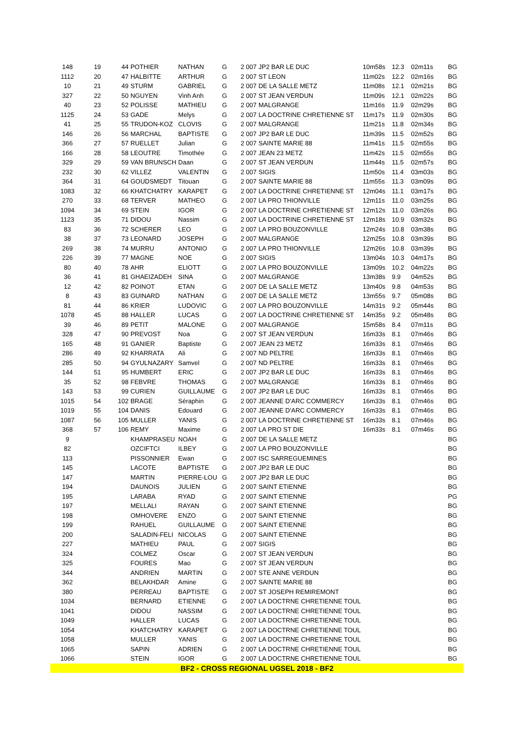| 148 | 19 | 44 | POTHIER | NATHAN | G | 2 007 | JP2 BAR LE DUC | 10m58s | 12.3 | 02m11s | BG |
| 1112 | 20 | 47 | HALBITTE | ARTHUR | G | 2 007 | ST LEON | 11m02s | 12.2 | 02m16s | BG |
| 10 | 21 | 49 | STURM | GABRIEL | G | 2 007 | DE LA SALLE METZ | 11m08s | 12.1 | 02m21s | BG |
| 327 | 22 | 50 | NGUYEN | Vinh Anh | G | 2 007 | ST JEAN VERDUN | 11m09s | 12.1 | 02m22s | BG |
| 40 | 23 | 52 | POLISSE | MATHIEU | G | 2 007 | MALGRANGE | 11m16s | 11.9 | 02m29s | BG |
| 1125 | 24 | 53 | GADE | Melys | G | 2 007 | LA DOCTRINE CHRETIENNE ST | 11m17s | 11.9 | 02m30s | BG |
| 41 | 25 | 55 | TRUDON-KOZ | CLOVIS | G | 2 007 | MALGRANGE | 11m21s | 11.8 | 02m34s | BG |
| 146 | 26 | 56 | MARCHAL | BAPTISTE | G | 2 007 | JP2 BAR LE DUC | 11m39s | 11.5 | 02m52s | BG |
| 366 | 27 | 57 | RUELLET | Julian | G | 2 007 | SAINTE MARIE 88 | 11m41s | 11.5 | 02m55s | BG |
| 166 | 28 | 58 | LEOUTRE | Timothée | G | 2 007 | JEAN 23 METZ | 11m42s | 11.5 | 02m55s | BG |
| 329 | 29 | 59 | VAN BRUNSCH | Daan | G | 2 007 | ST JEAN VERDUN | 11m44s | 11.5 | 02m57s | BG |
| 232 | 30 | 62 | VILLEZ | VALENTIN | G | 2 007 | SIGIS | 11m50s | 11.4 | 03m03s | BG |
| 364 | 31 | 64 | GOUDSMEDT | Titouan | G | 2 007 | SAINTE MARIE 88 | 11m55s | 11.3 | 03m09s | BG |
| 1083 | 32 | 66 | KHATCHATRY | KARAPET | G | 2 007 | LA DOCTRINE CHRETIENNE ST | 12m04s | 11.1 | 03m17s | BG |
| 270 | 33 | 68 | TERVER | MATHEO | G | 2 007 | LA PRO THIONVILLE | 12m11s | 11.0 | 03m25s | BG |
| 1094 | 34 | 69 | STEIN | IGOR | G | 2 007 | LA DOCTRINE CHRETIENNE ST | 12m12s | 11.0 | 03m26s | BG |
| 1123 | 35 | 71 | DIDOU | Nassim | G | 2 007 | LA DOCTRINE CHRETIENNE ST | 12m18s | 10.9 | 03m32s | BG |
| 83 | 36 | 72 | SCHERER | LEO | G | 2 007 | LA PRO BOUZONVILLE | 12m24s | 10.8 | 03m38s | BG |
| 38 | 37 | 73 | LEONARD | JOSEPH | G | 2 007 | MALGRANGE | 12m25s | 10.8 | 03m39s | BG |
| 269 | 38 | 74 | MURRU | ANTONIO | G | 2 007 | LA PRO THIONVILLE | 12m26s | 10.8 | 03m39s | BG |
| 226 | 39 | 77 | MAGNE | NOE | G | 2 007 | SIGIS | 13m04s | 10.3 | 04m17s | BG |
| 80 | 40 | 78 | AHR | ELIOTT | G | 2 007 | LA PRO BOUZONVILLE | 13m09s | 10.2 | 04m22s | BG |
| 36 | 41 | 81 | GHAEIZADEH | SINA | G | 2 007 | MALGRANGE | 13m38s | 9.9 | 04m52s | BG |
| 12 | 42 | 82 | POINOT | ETAN | G | 2 007 | DE LA SALLE METZ | 13m40s | 9.8 | 04m53s | BG |
| 8 | 43 | 83 | GUINARD | NATHAN | G | 2 007 | DE LA SALLE METZ | 13m55s | 9.7 | 05m08s | BG |
| 81 | 44 | 86 | KRIER | LUDOVIC | G | 2 007 | LA PRO BOUZONVILLE | 14m31s | 9.2 | 05m44s | BG |
| 1078 | 45 | 88 | HALLER | LUCAS | G | 2 007 | LA DOCTRINE CHRETIENNE ST | 14m35s | 9.2 | 05m48s | BG |
| 39 | 46 | 89 | PETIT | MALONE | G | 2 007 | MALGRANGE | 15m58s | 8.4 | 07m11s | BG |
| 328 | 47 | 90 | PREVOST | Noa | G | 2 007 | ST JEAN VERDUN | 16m33s | 8.1 | 07m46s | BG |
| 165 | 48 | 91 | GANIER | Baptiste | G | 2 007 | JEAN 23 METZ | 16m33s | 8.1 | 07m46s | BG |
| 286 | 49 | 92 | KHARRATA | Ali | G | 2 007 | ND PELTRE | 16m33s | 8.1 | 07m46s | BG |
| 285 | 50 | 94 | GYULNAZARY | Samvel | G | 2 007 | ND PELTRE | 16m33s | 8.1 | 07m46s | BG |
| 144 | 51 | 95 | HUMBERT | ERIC | G | 2 007 | JP2 BAR LE DUC | 16m33s | 8.1 | 07m46s | BG |
| 35 | 52 | 98 | FEBVRE | THOMAS | G | 2 007 | MALGRANGE | 16m33s | 8.1 | 07m46s | BG |
| 143 | 53 | 99 | CURIEN | GUILLAUME | G | 2 007 | JP2 BAR LE DUC | 16m33s | 8.1 | 07m46s | BG |
| 1015 | 54 | 102 | BRAGE | Séraphin | G | 2 007 | JEANNE D'ARC COMMERCY | 16m33s | 8.1 | 07m46s | BG |
| 1019 | 55 | 104 | DANIS | Edouard | G | 2 007 | JEANNE D'ARC COMMERCY | 16m33s | 8.1 | 07m46s | BG |
| 1087 | 56 | 105 | MULLER | YANIS | G | 2 007 | LA DOCTRINE CHRETIENNE ST | 16m33s | 8.1 | 07m46s | BG |
| 368 | 57 | 106 | REMY | Maxime | G | 2 007 | LA PRO ST DIE | 16m33s | 8.1 | 07m46s | BG |
| 9 | | | KHAMPRASEU | NOAH | G | 2 007 | DE LA SALLE METZ | | | | BG |
| 82 | | | OZCIFTCI | ILBEY | G | 2 007 | LA PRO BOUZONVILLE | | | | BG |
| 113 | | | PISSONNIER | Ewan | G | 2 007 | ISC SARREGUEMINES | | | | BG |
| 145 | | | LACOTE | BAPTISTE | G | 2 007 | JP2 BAR LE DUC | | | | BG |
| 147 | | | MARTIN | PIERRE-LOU | G | 2 007 | JP2 BAR LE DUC | | | | BG |
| 194 | | | DAUNOIS | JULIEN | G | 2 007 | SAINT ETIENNE | | | | BG |
| 195 | | | LARABA | RYAD | G | 2 007 | SAINT ETIENNE | | | | PG |
| 197 | | | MELLALI | RAYAN | G | 2 007 | SAINT ETIENNE | | | | BG |
| 198 | | | OMHOVERE | ENZO | G | 2 007 | SAINT ETIENNE | | | | BG |
| 199 | | | RAHUEL | GUILLAUME | G | 2 007 | SAINT ETIENNE | | | | BG |
| 200 | | | SALADIN-FELI | NICOLAS | G | 2 007 | SAINT ETIENNE | | | | BG |
| 227 | | | MATHIEU | PAUL | G | 2 007 | SIGIS | | | | BG |
| 324 | | | COLMEZ | Oscar | G | 2 007 | ST JEAN VERDUN | | | | BG |
| 325 | | | FOURES | Mao | G | 2 007 | ST JEAN VERDUN | | | | BG |
| 344 | | | ANDRIEN | MARTIN | G | 2 007 | STE ANNE VERDUN | | | | BG |
| 362 | | | BELAKHDAR | Amine | G | 2 007 | SAINTE MARIE 88 | | | | BG |
| 380 | | | PERREAU | BAPTISTE | G | 2 007 | ST JOSEPH REMIREMONT | | | | BG |
| 1034 | | | BERNARD | ETIENNE | G | 2 007 | LA DOCTRNE CHRETIENNE TOUL | | | | BG |
| 1041 | | | DIDOU | NASSIM | G | 2 007 | LA DOCTRNE CHRETIENNE TOUL | | | | BG |
| 1049 | | | HALLER | LUCAS | G | 2 007 | LA DOCTRNE CHRETIENNE TOUL | | | | BG |
| 1054 | | | KHATCHATRY | KARAPET | G | 2 007 | LA DOCTRNE CHRETIENNE TOUL | | | | BG |
| 1058 | | | MULLER | YANIS | G | 2 007 | LA DOCTRNE CHRETIENNE TOUL | | | | BG |
| 1065 | | | SAPIN | ADRIEN | G | 2 007 | LA DOCTRNE CHRETIENNE TOUL | | | | BG |
| 1066 | | | STEIN | IGOR | G | 2 007 | LA DOCTRNE CHRETIENNE TOUL | | | | BG |
| BF2 - CROSS REGIONAL UGSEL 2018 - BF2 | | | | | | | | | | | |